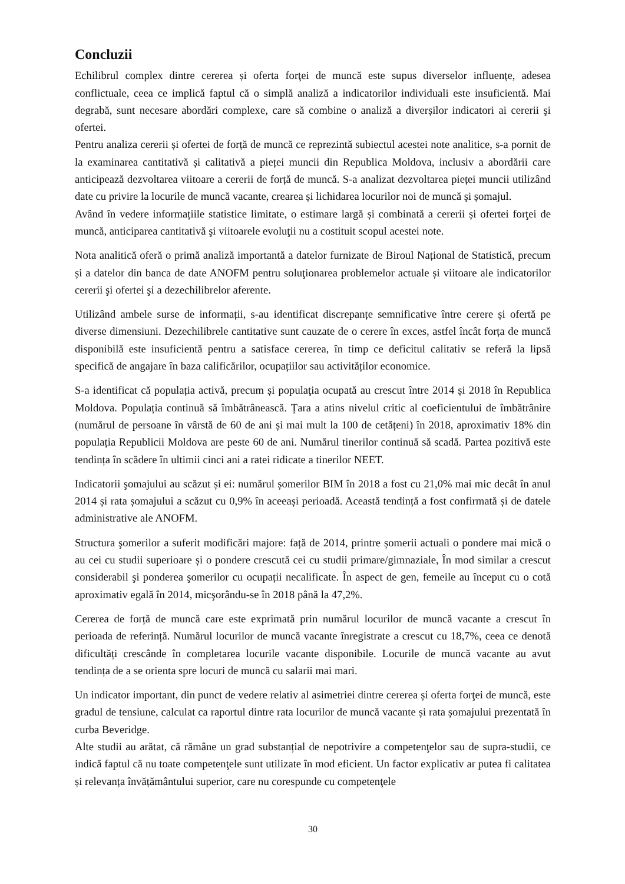Concluzii
Echilibrul complex dintre cererea și oferta forţei de muncă este supus diverselor influențe, adesea conflictuale, ceea ce implică faptul că o simplă analiză a indicatorilor individuali este insuficientă. Mai degrabă, sunt necesare abordări complexe, care să combine o analiză a diverșilor indicatori ai cererii şi ofertei.
Pentru analiza cererii și ofertei de forță de muncă ce reprezintă subiectul acestei note analitice, s-a pornit de la examinarea cantitativă și calitativă a pieței muncii din Republica Moldova, inclusiv a abordării care anticipează dezvoltarea viitoare a cererii de forță de muncă. S-a analizat dezvoltarea pieței muncii utilizând date cu privire la locurile de muncă vacante, crearea și lichidarea locurilor noi de muncă şi șomajul.
Având în vedere informațiile statistice limitate, o estimare largă și combinată a cererii și ofertei forţei de muncă, anticiparea cantitativă şi viitoarele evoluţii nu a costituit scopul acestei note.
Nota analitică oferă o primă analiză importantă a datelor furnizate de Biroul Național de Statistică, precum și a datelor din banca de date ANOFM pentru soluţionarea problemelor actuale și viitoare ale indicatorilor cererii şi ofertei şi a dezechilibrelor aferente.
Utilizând ambele surse de informații, s-au identificat discrepanțe semnificative între cerere și ofertă pe diverse dimensiuni. Dezechilibrele cantitative sunt cauzate de o cerere în exces, astfel încât forța de muncă disponibilă este insuficientă pentru a satisface cererea, în timp ce deficitul calitativ se referă la lipsă specifică de angajare în baza calificărilor, ocupațiilor sau activităților economice.
S-a identificat că populația activă, precum și populaţia ocupată au crescut între 2014 și 2018 în Republica Moldova. Populația continuă să îmbătrânească. Țara a atins nivelul critic al coeficientului de îmbătrânire (numărul de persoane în vârstă de 60 de ani și mai mult la 100 de cetățeni) în 2018, aproximativ 18% din populația Republicii Moldova are peste 60 de ani. Numărul tinerilor continuă să scadă. Partea pozitivă este tendința în scădere în ultimii cinci ani a ratei ridicate a tinerilor NEET.
Indicatorii şomajului au scăzut și ei: numărul șomerilor BIM în 2018 a fost cu 21,0% mai mic decât în anul 2014 și rata șomajului a scăzut cu 0,9% în aceeași perioadă. Această tendință a fost confirmată și de datele administrative ale ANOFM.
Structura şomerilor a suferit modificări majore: față de 2014, printre șomerii actuali o pondere mai mică o au cei cu studii superioare și o pondere crescută cei cu studii primare/gimnaziale, În mod similar a crescut considerabil şi ponderea şomerilor cu ocupații necalificate. În aspect de gen, femeile au început cu o cotă aproximativ egală în 2014, micşorându-se în 2018 până la 47,2%.
Cererea de forță de muncă care este exprimată prin numărul locurilor de muncă vacante a crescut în perioada de referință. Numărul locurilor de muncă vacante înregistrate a crescut cu 18,7%, ceea ce denotă dificultăți crescânde în completarea locurile vacante disponibile. Locurile de muncă vacante au avut tendința de a se orienta spre locuri de muncă cu salarii mai mari.
Un indicator important, din punct de vedere relativ al asimetriei dintre cererea și oferta forţei de muncă, este gradul de tensiune, calculat ca raportul dintre rata locurilor de muncă vacante și rata șomajului prezentată în curba Beveridge.
Alte studii au arătat, că rămâne un grad substanțial de nepotrivire a competenţelor sau de supra-studii, ce indică faptul că nu toate competenţele sunt utilizate în mod eficient. Un factor explicativ ar putea fi calitatea și relevanța învățământului superior, care nu corespunde cu competenţele
30